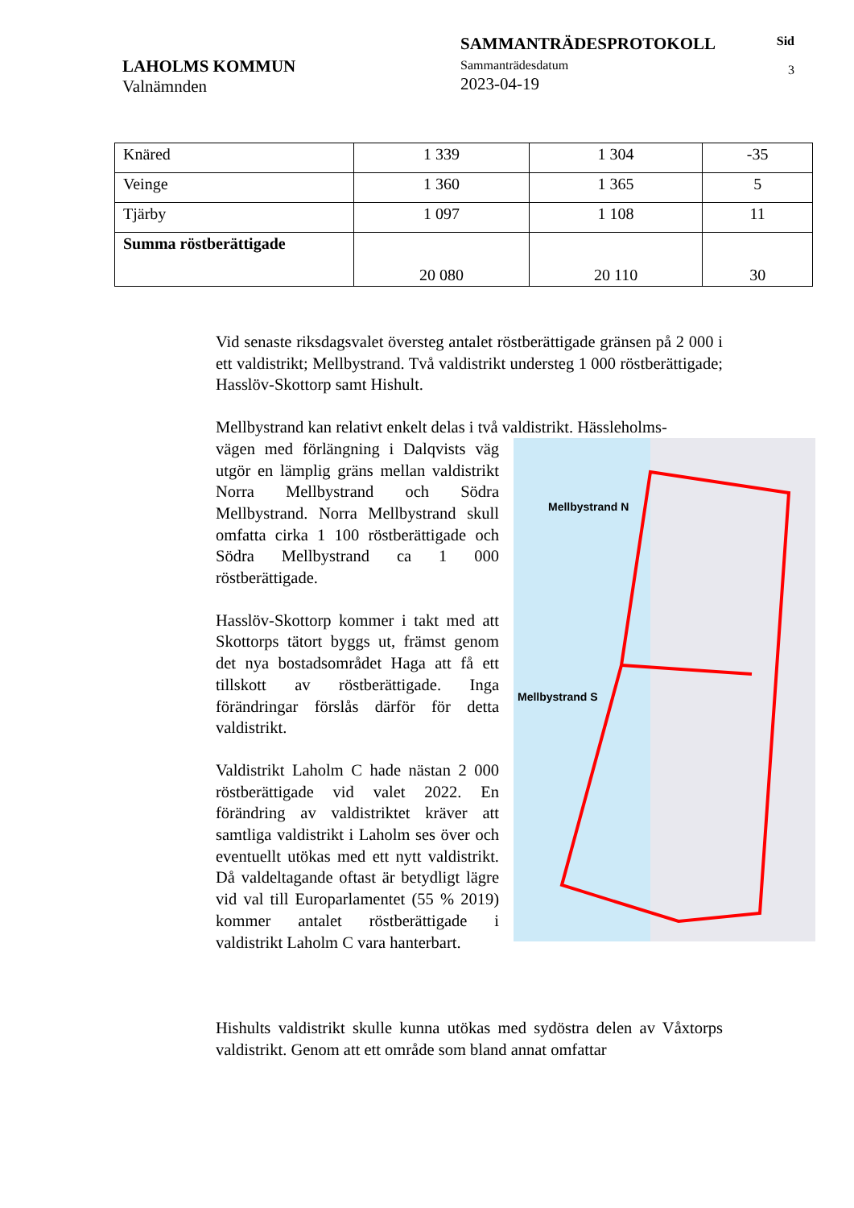LAHOLMS KOMMUN
Valnämnden
SAMMANTRÄDESPROTOKOLL
Sammanträdesdatum
2023-04-19
Sid
3
| Knäred | 1 339 | 1 304 | -35 |
| Veinge | 1 360 | 1 365 | 5 |
| Tjärby | 1 097 | 1 108 | 11 |
| Summa röstberättigade | 20 080 | 20 110 | 30 |
Vid senaste riksdagsvalet översteg antalet röstberättigade gränsen på 2 000 i ett valdistrikt; Mellbystrand. Två valdistrikt understeg 1 000 röstberättigade; Hasslöv-Skottorp samt Hishult.
Mellbystrand kan relativt enkelt delas i två valdistrikt. Hässleholms-
Mellbystrand N
Mellbystrand S
vägen med förlängning i Dalqvists väg utgör en lämplig gräns mellan valdistrikt Norra Mellbystrand och Södra Mellbystrand. Norra Mellbystrand skull omfatta cirka 1 100 röstberättigade och Södra Mellbystrand ca 1 000 röstberättigade.
Hasslöv-Skottorp kommer i takt med att Skottorps tätort byggs ut, främst genom det nya bostadsområdet Haga att få ett tillskott av röstberättigade. Inga förändringar förslås därför för detta valdistrikt.
Valdistrikt Laholm C hade nästan 2 000 röstberättigade vid valet 2022. En förändring av valdistriktet kräver att samtliga valdistrikt i Laholm ses över och eventuellt utökas med ett nytt valdistrikt. Då valdeltagande oftast är betydligt lägre vid val till Europarlamentet (55 % 2019) kommer antalet röstberättigade i valdistrikt Laholm C vara hanterbart.
Hishults valdistrikt skulle kunna utökas med sydöstra delen av Våxtorps valdistrikt. Genom att ett område som bland annat omfattar